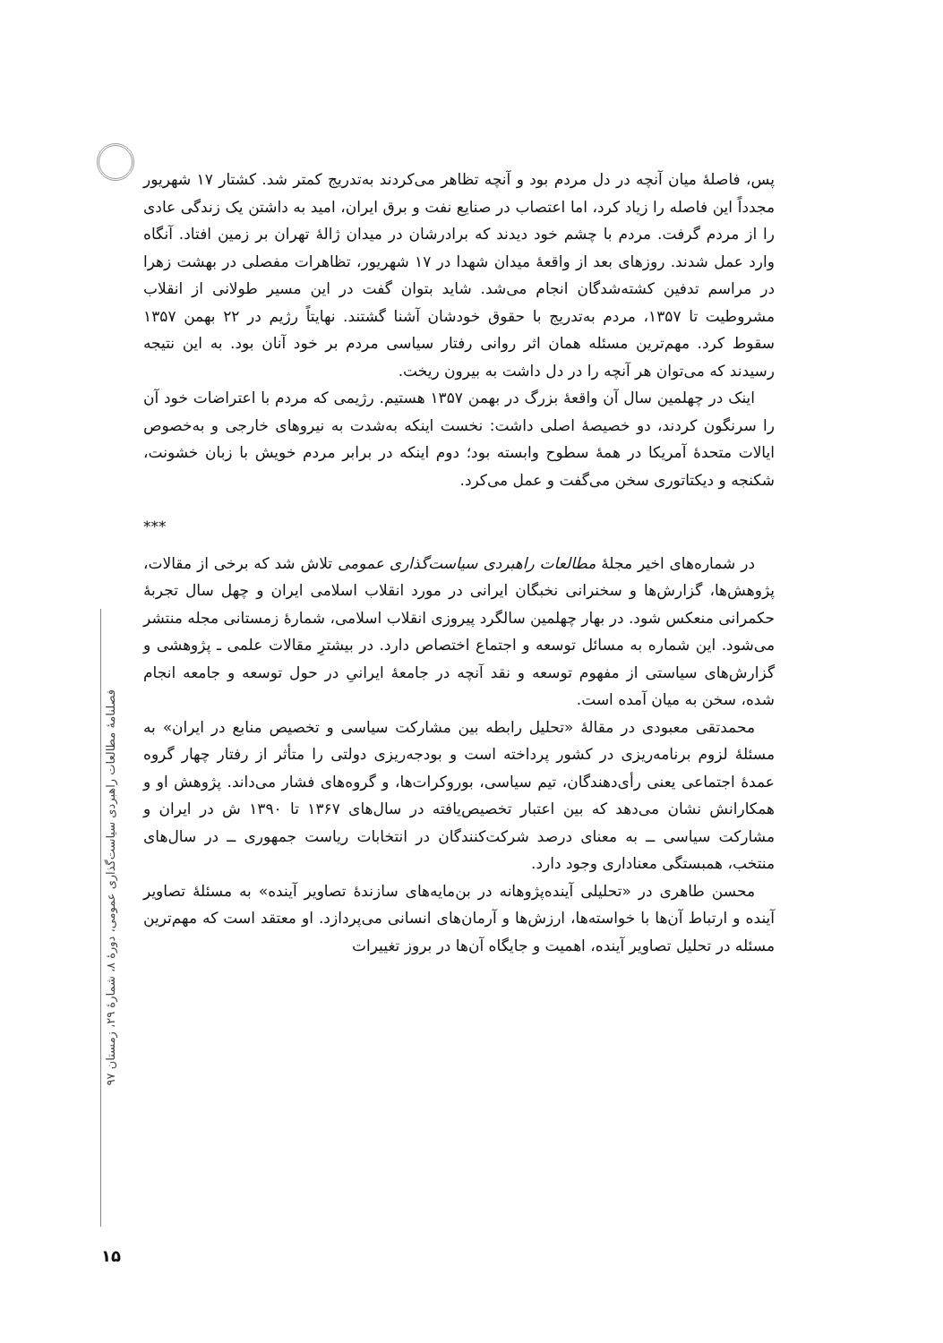فصلنامهٔ مطالعات راهبردی سیاست‌گذاری عمومی، دورهٔ ۸، شمارهٔ ۲۹، زمستان ۹۷
پس، فاصلهٔ میان آنچه در دل مردم بود و آنچه تظاهر می‌کردند به‌تدریج کمتر شد. کشتار ۱۷ شهریور مجدداً این فاصله را زیاد کرد، اما اعتصاب در صنایع نفت و برق ایران، امید به داشتن یک زندگی عادی را از مردم گرفت. مردم با چشم خود دیدند که برادرشان در میدان ژالهٔ تهران بر زمین افتاد. آنگاه وارد عمل شدند. روزهای بعد از واقعهٔ میدان شهدا در ۱۷ شهریور، تظاهرات مفصلی در بهشت زهرا در مراسم تدفین کشته‌شدگان انجام می‌شد. شاید بتوان گفت در این مسیر طولانی از انقلاب مشروطیت تا ۱۳۵۷، مردم به‌تدریج با حقوق خودشان آشنا گشتند. نهایتاً رژیم در ۲۲ بهمن ۱۳۵۷ سقوط کرد. مهم‌ترین مسئله همان اثر روانی رفتار سیاسی مردم بر خود آنان بود. به این نتیجه رسیدند که می‌توان هر آنچه را در دل داشت به بیرون ریخت.
اینک در چهلمین سال آن واقعهٔ بزرگ در بهمن ۱۳۵۷ هستیم. رژیمی که مردم با اعتراضات خود آن را سرنگون کردند، دو خصیصهٔ اصلی داشت: نخست اینکه به‌شدت به نیروهای خارجی و به‌خصوص ایالات متحدهٔ آمریکا در همهٔ سطوح وابسته بود؛ دوم اینکه در برابر مردم خویش با زبان خشونت، شکنجه و دیکتاتوری سخن می‌گفت و عمل می‌کرد.
***
در شماره‌های اخیر مجلهٔ مطالعات راهبردی سیاست‌گذاری عمومی تلاش شد که برخی از مقالات، پژوهش‌ها، گزارش‌ها و سخنرانی نخبگان ایرانی در مورد انقلاب اسلامی ایران و چهل سال تجربهٔ حکمرانی منعکس شود. در بهار چهلمین سالگرد پیروزی انقلاب اسلامی، شمارهٔ زمستانی مجله منتشر می‌شود. این شماره به مسائل توسعه و اجتماع اختصاص دارد. در بیشترِ مقالات علمی ـ پژوهشی و گزارش‌های سیاستی از مفهوم توسعه و نقد آنچه در جامعهٔ ایرانیِ در حول توسعه و جامعه انجام شده، سخن به میان آمده است.
محمدتقی معبودی در مقالهٔ «تحلیل رابطه بین مشارکت سیاسی و تخصیص منابع در ایران» به مسئلهٔ لزوم برنامه‌ریزی در کشور پرداخته است و بودجه‌ریزی دولتی را متأثر از رفتار چهار گروه عمدهٔ اجتماعی یعنی رأی‌دهندگان، تیم سیاسی، بوروکرات‌ها، و گروه‌های فشار می‌داند. پژوهش او و همکارانش نشان می‌دهد که بین اعتبار تخصیص‌یافته در سال‌های ۱۳۶۷ تا ۱۳۹۰ ش در ایران و مشارکت سیاسی ــ به معنای درصد شرکت‌کنندگان در انتخابات ریاست جمهوری ــ در سال‌های منتخب، همبستگی معناداری وجود دارد.
محسن طاهری در «تحلیلی آینده‌پژوهانه در بن‌مایه‌های سازندهٔ تصاویر آینده» به مسئلهٔ تصاویر آینده و ارتباط آن‌ها با خواسته‌ها، ارزش‌ها و آرمان‌های انسانی می‌پردازد. او معتقد است که مهم‌ترین مسئله در تحلیل تصاویر آینده، اهمیت و جایگاه آن‌ها در بروز تغییرات
۱۵